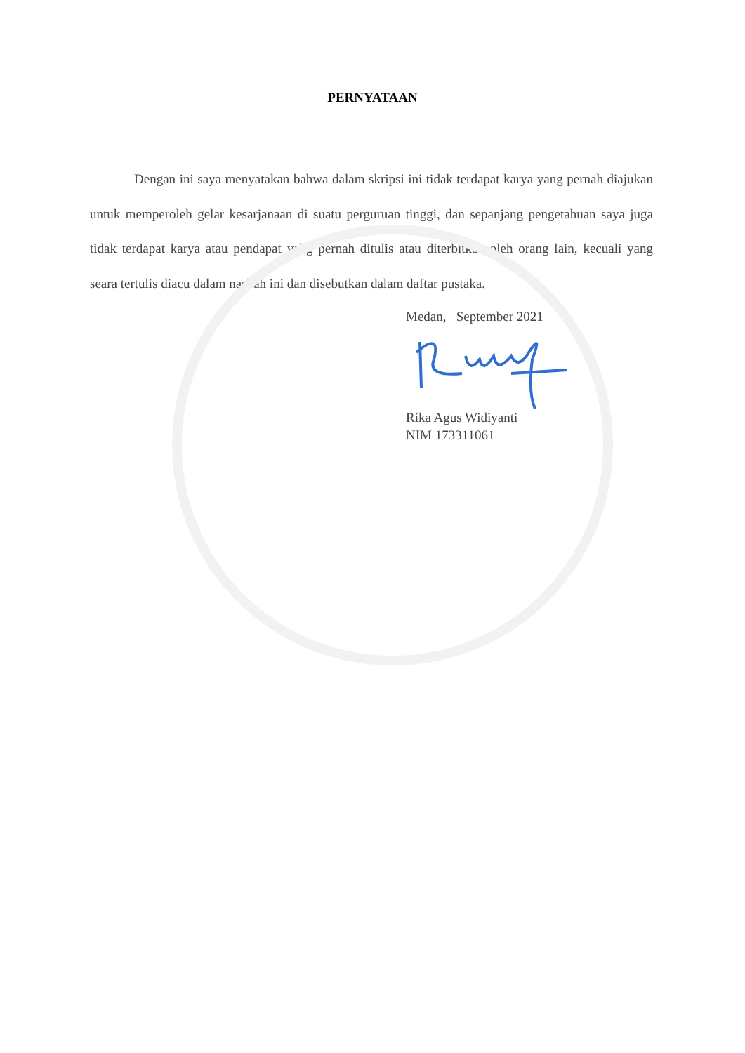PERNYATAAN
Dengan ini saya menyatakan bahwa dalam skripsi ini tidak terdapat karya yang pernah diajukan untuk memperoleh gelar kesarjanaan di suatu perguruan tinggi, dan sepanjang pengetahuan saya juga tidak terdapat karya atau pendapat yabg pernah ditulis atau diterbitkan oleh orang lain, kecuali yang seara tertulis diacu dalam naskah ini dan disebutkan dalam daftar pustaka.
Medan, September 2021
Rika Agus Widiyanti
NIM 173311061